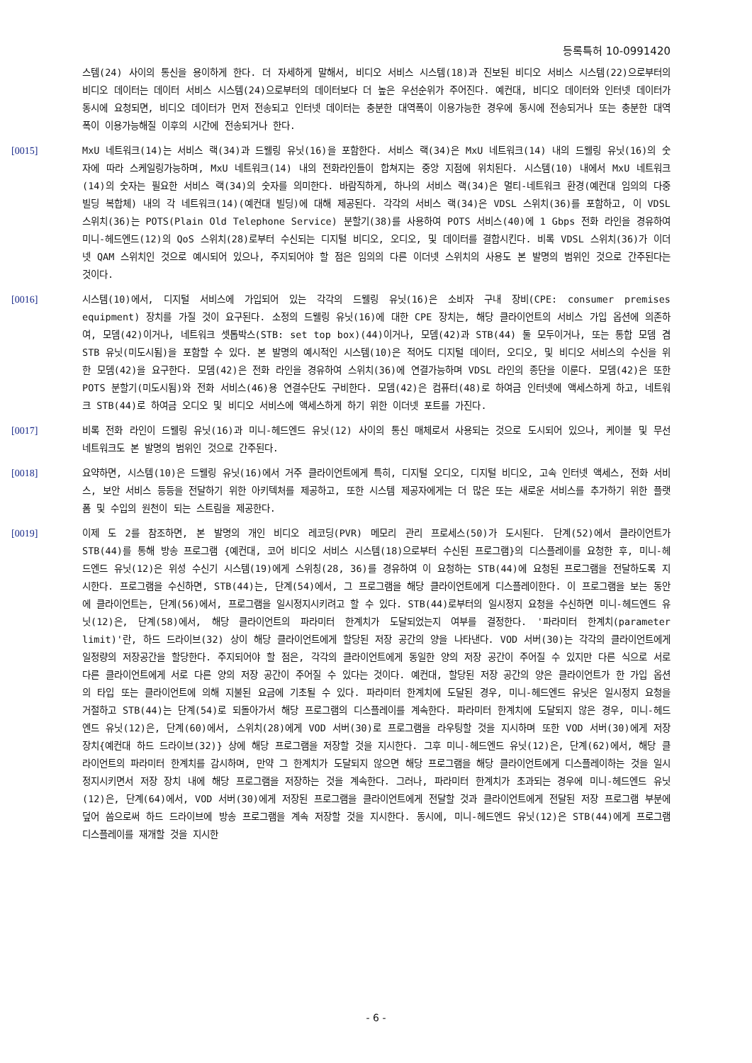등록특허 10-0991420
스템(24) 사이의 통신을 용이하게 한다. 더 자세하게 말해서, 비디오 서비스 시스템(18)과 진보된 비디오 서비스 시스템(22)으로부터의 비디오 데이터는 데이터 서비스 시스템(24)으로부터의 데이터보다 더 높은 우선순위가 주어진다. 예컨대, 비디오 데이터와 인터넷 데이터가 동시에 요청되면, 비디오 데이터가 먼저 전송되고 인터넷 데이터는 충분한 대역폭이 이용가능한 경우에 동시에 전송되거나 또는 충분한 대역폭이 이용가능해질 이후의 시간에 전송되거나 한다.
[0015] MxU 네트워크(14)는 서비스 랙(34)과 드웰링 유닛(16)을 포함한다. 서비스 랙(34)은 MxU 네트워크(14) 내의 드웰링 유닛(16)의 숫자에 따라 스케일링가능하며, MxU 네트워크(14) 내의 전화라인들이 합쳐지는 중앙 지점에 위치된다. 시스템(10) 내에서 MxU 네트워크(14)의 숫자는 필요한 서비스 랙(34)의 숫자를 의미한다. 바람직하게, 하나의 서비스 랙(34)은 멀티-네트워크 환경(예컨대 임의의 다중 빌딩 복합체) 내의 각 네트워크(14)(예컨대 빌딩)에 대해 제공된다. 각각의 서비스 랙(34)은 VDSL 스위치(36)를 포함하고, 이 VDSL 스위치(36)는 POTS(Plain Old Telephone Service) 분할기(38)를 사용하여 POTS 서비스(40)에 1 Gbps 전화 라인을 경유하여 미니-헤드엔드(12)의 QoS 스위치(28)로부터 수신되는 디지털 비디오, 오디오, 및 데이터를 결합시킨다. 비록 VDSL 스위치(36)가 이더넷 QAM 스위치인 것으로 예시되어 있으나, 주지되어야 할 점은 임의의 다른 이더넷 스위치의 사용도 본 발명의 범위인 것으로 간주된다는 것이다.
[0016] 시스템(10)에서, 디지털 서비스에 가입되어 있는 각각의 드웰링 유닛(16)은 소비자 구내 장비(CPE: consumer premises equipment) 장치를 가질 것이 요구된다. 소정의 드웰링 유닛(16)에 대한 CPE 장치는, 해당 클라이언트의 서비스 가입 옵션에 의존하여, 모뎀(42)이거나, 네트워크 셋톱박스(STB: set top box)(44)이거나, 모뎀(42)과 STB(44) 둘 모두이거나, 또는 통합 모뎀 겸 STB 유닛(미도시됨)을 포함할 수 있다. 본 발명의 예시적인 시스템(10)은 적어도 디지털 데이터, 오디오, 및 비디오 서비스의 수신을 위한 모뎀(42)을 요구한다. 모뎀(42)은 전화 라인을 경유하여 스위치(36)에 연결가능하며 VDSL 라인의 종단을 이룬다. 모뎀(42)은 또한 POTS 분할기(미도시됨)와 전화 서비스(46)용 연결수단도 구비한다. 모뎀(42)은 컴퓨터(48)로 하여금 인터넷에 액세스하게 하고, 네트워크 STB(44)로 하여금 오디오 및 비디오 서비스에 액세스하게 하기 위한 이더넷 포트를 가진다.
[0017] 비록 전화 라인이 드웰링 유닛(16)과 미니-헤드엔드 유닛(12) 사이의 통신 매체로서 사용되는 것으로 도시되어 있으나, 케이블 및 무선 네트워크도 본 발명의 범위인 것으로 간주된다.
[0018] 요약하면, 시스템(10)은 드웰링 유닛(16)에서 거주 클라이언트에게 특히, 디지털 오디오, 디지털 비디오, 고속 인터넷 액세스, 전화 서비스, 보안 서비스 등등을 전달하기 위한 아키텍처를 제공하고, 또한 시스템 제공자에게는 더 많은 또는 새로운 서비스를 추가하기 위한 플랫폼 및 수입의 원천이 되는 스트림을 제공한다.
[0019] 이제 도 2를 참조하면, 본 발명의 개인 비디오 레코딩(PVR) 메모리 관리 프로세스(50)가 도시된다. 단계(52)에서 클라이언트가 STB(44)를 통해 방송 프로그램 {예컨대, 코어 비디오 서비스 시스템(18)으로부터 수신된 프로그램}의 디스플레이를 요청한 후, 미니-헤드엔드 유닛(12)은 위성 수신기 시스템(19)에게 스위칭(28, 36)를 경유하여 이 요청하는 STB(44)에 요청된 프로그램을 전달하도록 지시한다. 프로그램을 수신하면, STB(44)는, 단계(54)에서, 그 프로그램을 해당 클라이언트에게 디스플레이한다. 이 프로그램을 보는 동안에 클라이언트는, 단계(56)에서, 프로그램을 일시정지시키려고 할 수 있다. STB(44)로부터의 일시정지 요청을 수신하면 미니-헤드엔드 유닛(12)은, 단계(58)에서, 해당 클라이언트의 파라미터 한계치가 도달되었는지 여부를 결정한다. '파라미터 한계치(parameter limit)'란, 하드 드라이브(32) 상이 해당 클라이언트에게 할당된 저장 공간의 양을 나타낸다. VOD 서버(30)는 각각의 클라이언트에게 일정량의 저장공간을 할당한다. 주지되어야 할 점은, 각각의 클라이언트에게 동일한 양의 저장 공간이 주어질 수 있지만 다른 식으로 서로 다른 클라이언트에게 서로 다른 양의 저장 공간이 주어질 수 있다는 것이다. 예컨대, 할당된 저장 공간의 양은 클라이언트가 한 가입 옵션의 타입 또는 클라이언트에 의해 지불된 요금에 기초될 수 있다. 파라미터 한계치에 도달된 경우, 미니-헤드엔드 유닛은 일시정지 요청을 거절하고 STB(44)는 단계(54)로 되돌아가서 해당 프로그램의 디스플레이를 계속한다. 파라미터 한계치에 도달되지 않은 경우, 미니-헤드엔드 유닛(12)은, 단계(60)에서, 스위치(28)에게 VOD 서버(30)로 프로그램을 라우팅할 것을 지시하며 또한 VOD 서버(30)에게 저장 장치{예컨대 하드 드라이브(32)} 상에 해당 프로그램을 저장할 것을 지시한다. 그후 미니-헤드엔드 유닛(12)은, 단계(62)에서, 해당 클라이언트의 파라미터 한계치를 감시하며, 만약 그 한계치가 도달되지 않으면 해당 프로그램을 해당 클라이언트에게 디스플레이하는 것을 일시정지시키면서 저장 장치 내에 해당 프로그램을 저장하는 것을 계속한다. 그러나, 파라미터 한계치가 초과되는 경우에 미니-헤드엔드 유닛(12)은, 단계(64)에서, VOD 서버(30)에게 저장된 프로그램을 클라이언트에게 전달할 것과 클라이언트에게 전달된 저장 프로그램 부분에 덮어 씀으로써 하드 드라이브에 방송 프로그램을 계속 저장할 것을 지시한다. 동시에, 미니-헤드엔드 유닛(12)은 STB(44)에게 프로그램 디스플레이를 재개할 것을 지시한
- 6 -